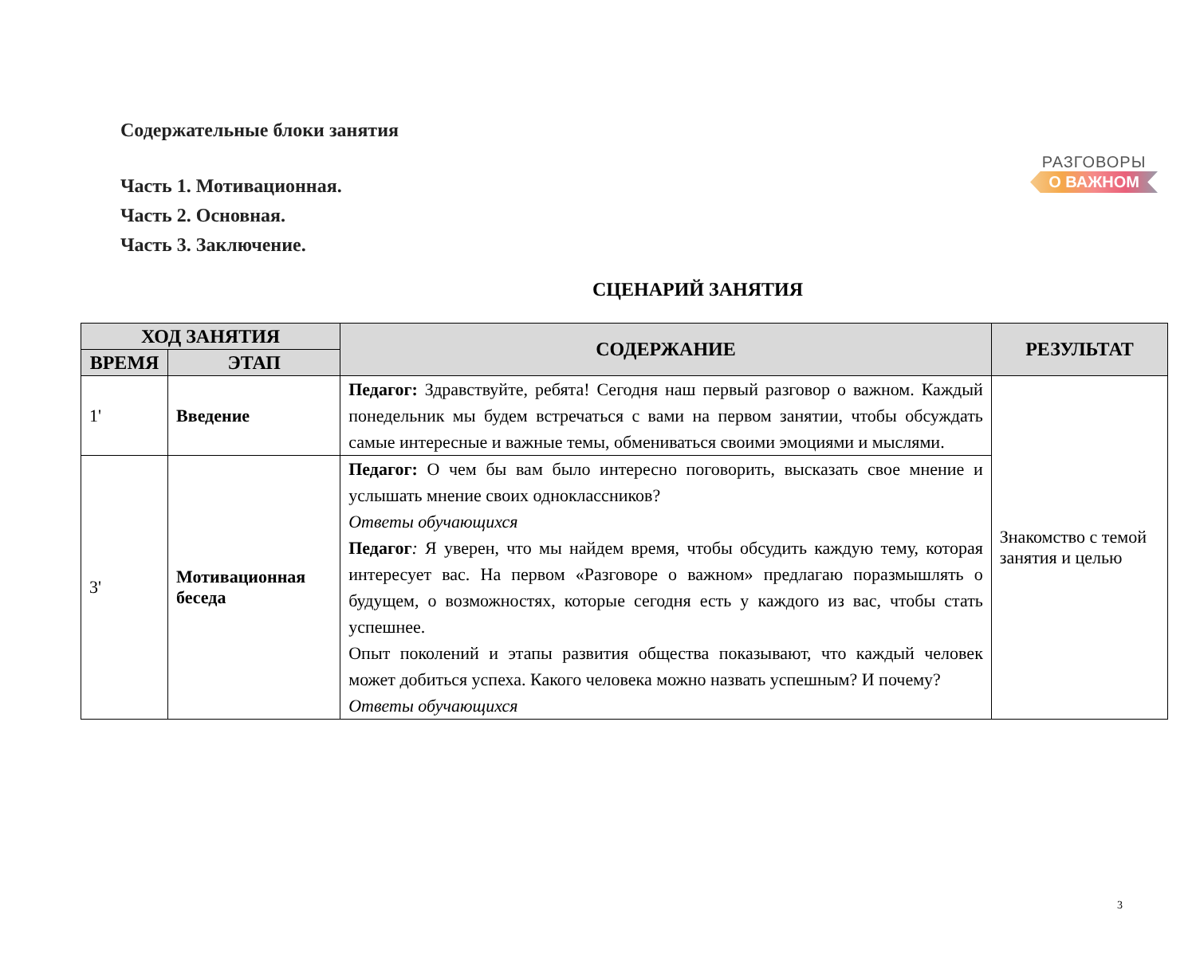РАЗГОВОРЫ
О ВАЖНОМ
Содержательные блоки занятия
Часть 1. Мотивационная.
Часть 2. Основная.
Часть 3. Заключение.
СЦЕНАРИЙ ЗАНЯТИЯ
| ХОД ЗАНЯТИЯ | | СОДЕРЖАНИЕ | РЕЗУЛЬТАТ |
| --- | --- | --- | --- |
| ВРЕМЯ | ЭТАП | | |
| 1' | Введение | Педагог: Здравствуйте, ребята! Сегодня наш первый разговор о важном. Каждый понедельник мы будем встречаться с вами на первом занятии, чтобы обсуждать самые интересные и важные темы, обмениваться своими эмоциями и мыслями. | Знакомство с темой занятия и целью |
| 3' | Мотивационная беседа | Педагог: О чем бы вам было интересно поговорить, высказать свое мнение и услышать мнение своих одноклассников? Ответы обучающихся Педагог : Я уверен, что мы найдем время, чтобы обсудить каждую тему, которая интересует вас. На первом «Разговоре о важном» предлагаю поразмышлять о будущем, о возможностях, которые сегодня есть у каждого из вас, чтобы стать успешнее. Опыт поколений и этапы развития общества показывают, что каждый человек может добиться успеха. Какого человека можно назвать успешным? И почему? Ответы обучающихся | |
3